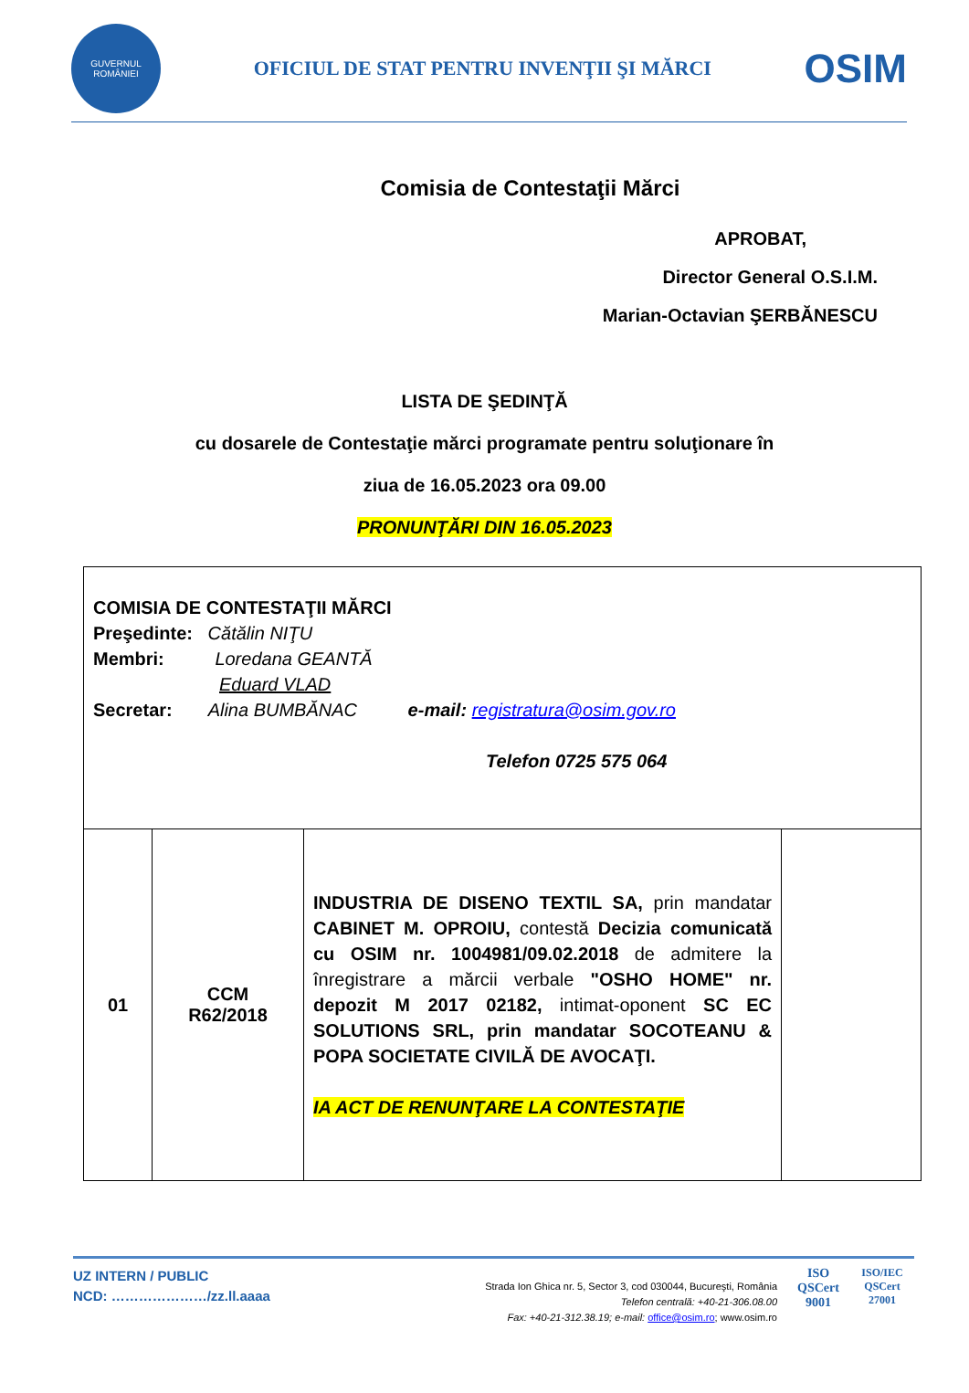GUVERNUL ROMÂNIEI
OFICIUL DE STAT PENTRU INVENŢII ŞI MĂRCI
OSIM
Comisia de Contestaţii Mărci
APROBAT,
Director General O.S.I.M.
Marian-Octavian ŞERBĂNESCU
LISTA DE ŞEDINŢĂ
cu dosarele de Contestaţie mărci programate pentru soluţionare în
ziua de 16.05.2023 ora 09.00
PRONUNŢĂRI DIN 16.05.2023
| COMISIA DE CONTESTAŢII MĂRCI Preşedinte: Cătălin NIŢU Membri: Loredana GEANTĂ Eduard VLAD Secretar: Alina BUMBĂNAC e-mail: registratura@osim.gov.ro Telefon 0725 575 064 | | | |
| 01 | CCM R62/2018 | INDUSTRIA DE DISENO TEXTIL SA, prin mandatar CABINET M. OPROIU, contestă Decizia comunicată cu OSIM nr. 1004981/09.02.2018 de admitere la înregistrare a mărcii verbale "OSHO HOME" nr. depozit M 2017 02182, intimat-oponent SC EC SOLUTIONS SRL, prin mandatar SOCOTEANU & POPA SOCIETATE CIVILĂ DE AVOCAŢI. IA ACT DE RENUNŢARE LA CONTESTAŢIE | |
UZ INTERN / PUBLIC
NCD: …………………/zz.ll.aaaa
Strada Ion Ghica nr. 5, Sector 3, cod 030044, Bucureşti, România
Telefon centrală: +40-21-306.08.00
Fax: +40-21-312.38.19; e-mail: office@osim.ro; www.osim.ro
ISO
QSCert
9001
ISO/IEC
QSCert
27001